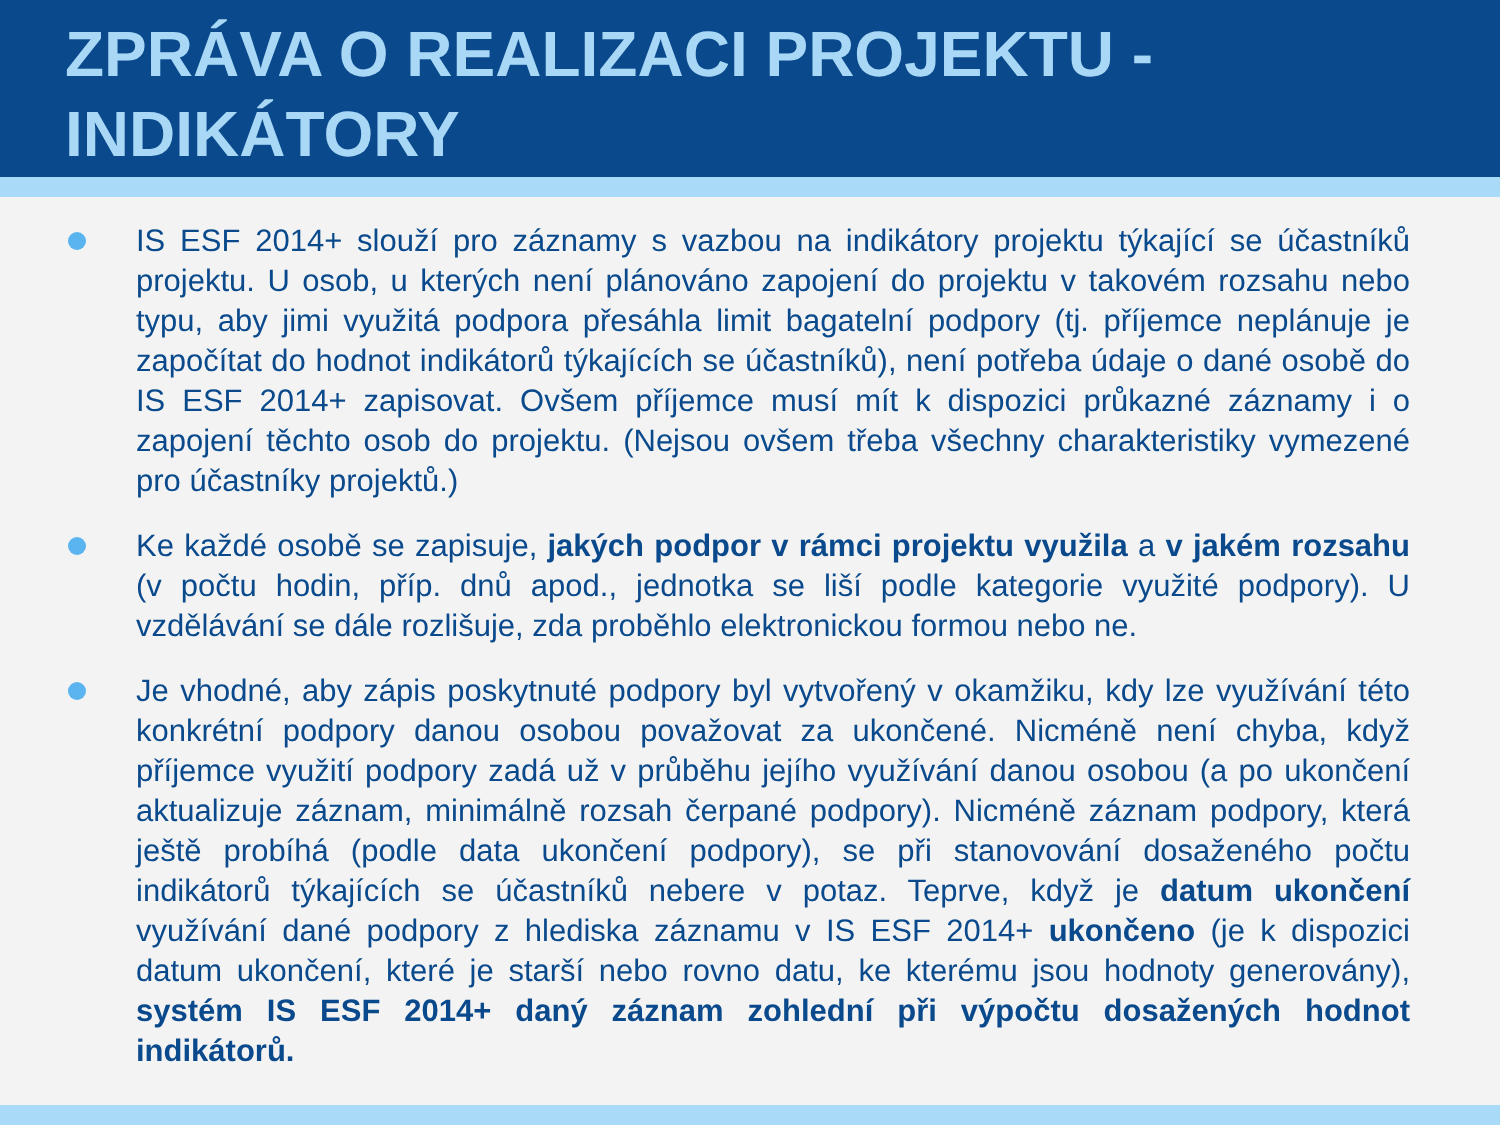ZPRÁVA O REALIZACI PROJEKTU - INDIKÁTORY
IS ESF 2014+ slouží pro záznamy s vazbou na indikátory projektu týkající se účastníků projektu. U osob, u kterých není plánováno zapojení do projektu v takovém rozsahu nebo typu, aby jimi využitá podpora přesáhla limit bagatelní podpory (tj. příjemce neplánuje je započítat do hodnot indikátorů týkajících se účastníků), není potřeba údaje o dané osobě do IS ESF 2014+ zapisovat. Ovšem příjemce musí mít k dispozici průkazné záznamy i o zapojení těchto osob do projektu. (Nejsou ovšem třeba všechny charakteristiky vymezené pro účastníky projektů.)
Ke každé osobě se zapisuje, jakých podpor v rámci projektu využila a v jakém rozsahu (v počtu hodin, příp. dnů apod., jednotka se liší podle kategorie využité podpory). U vzdělávání se dále rozlišuje, zda proběhlo elektronickou formou nebo ne.
Je vhodné, aby zápis poskytnuté podpory byl vytvořený v okamžiku, kdy lze využívání této konkrétní podpory danou osobou považovat za ukončené. Nicméně není chyba, když příjemce využití podpory zadá už v průběhu jejího využívání danou osobou (a po ukončení aktualizuje záznam, minimálně rozsah čerpané podpory). Nicméně záznam podpory, která ještě probíhá (podle data ukončení podpory), se při stanovování dosaženého počtu indikátorů týkajících se účastníků nebere v potaz. Teprve, když je datum ukončení využívání dané podpory z hlediska záznamu v IS ESF 2014+ ukončeno (je k dispozici datum ukončení, které je starší nebo rovno datu, ke kterému jsou hodnoty generovány), systém IS ESF 2014+ daný záznam zohlední při výpočtu dosažených hodnot indikátorů.